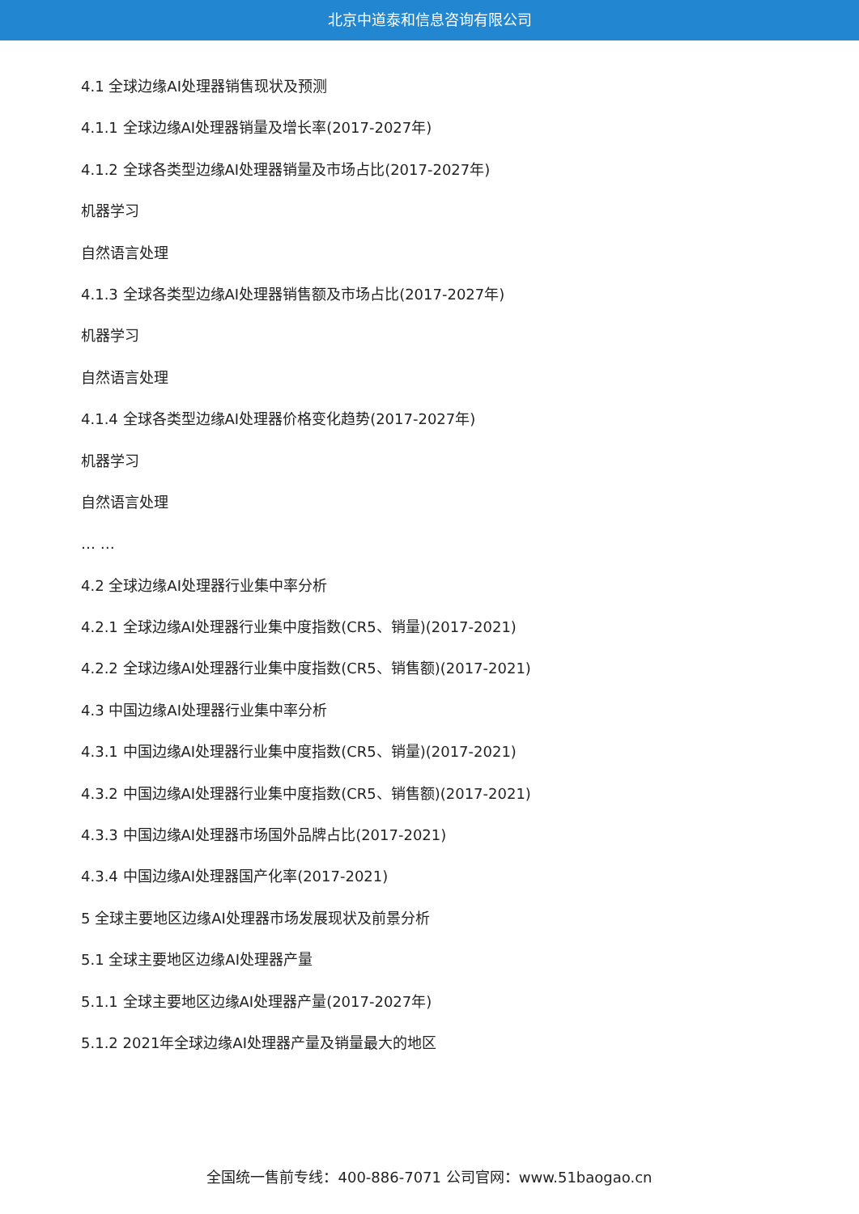北京中道泰和信息咨询有限公司
4.1 全球边缘AI处理器销售现状及预测
4.1.1 全球边缘AI处理器销量及增长率(2017-2027年)
4.1.2 全球各类型边缘AI处理器销量及市场占比(2017-2027年)
机器学习
自然语言处理
4.1.3 全球各类型边缘AI处理器销售额及市场占比(2017-2027年)
机器学习
自然语言处理
4.1.4 全球各类型边缘AI处理器价格变化趋势(2017-2027年)
机器学习
自然语言处理
… …
4.2 全球边缘AI处理器行业集中率分析
4.2.1 全球边缘AI处理器行业集中度指数(CR5、销量)(2017-2021)
4.2.2 全球边缘AI处理器行业集中度指数(CR5、销售额)(2017-2021)
4.3 中国边缘AI处理器行业集中率分析
4.3.1 中国边缘AI处理器行业集中度指数(CR5、销量)(2017-2021)
4.3.2 中国边缘AI处理器行业集中度指数(CR5、销售额)(2017-2021)
4.3.3 中国边缘AI处理器市场国外品牌占比(2017-2021)
4.3.4 中国边缘AI处理器国产化率(2017-2021)
5 全球主要地区边缘AI处理器市场发展现状及前景分析
5.1 全球主要地区边缘AI处理器产量
5.1.1 全球主要地区边缘AI处理器产量(2017-2027年)
5.1.2 2021年全球边缘AI处理器产量及销量最大的地区
全国统一售前专线：400-886-7071 公司官网：www.51baogao.cn